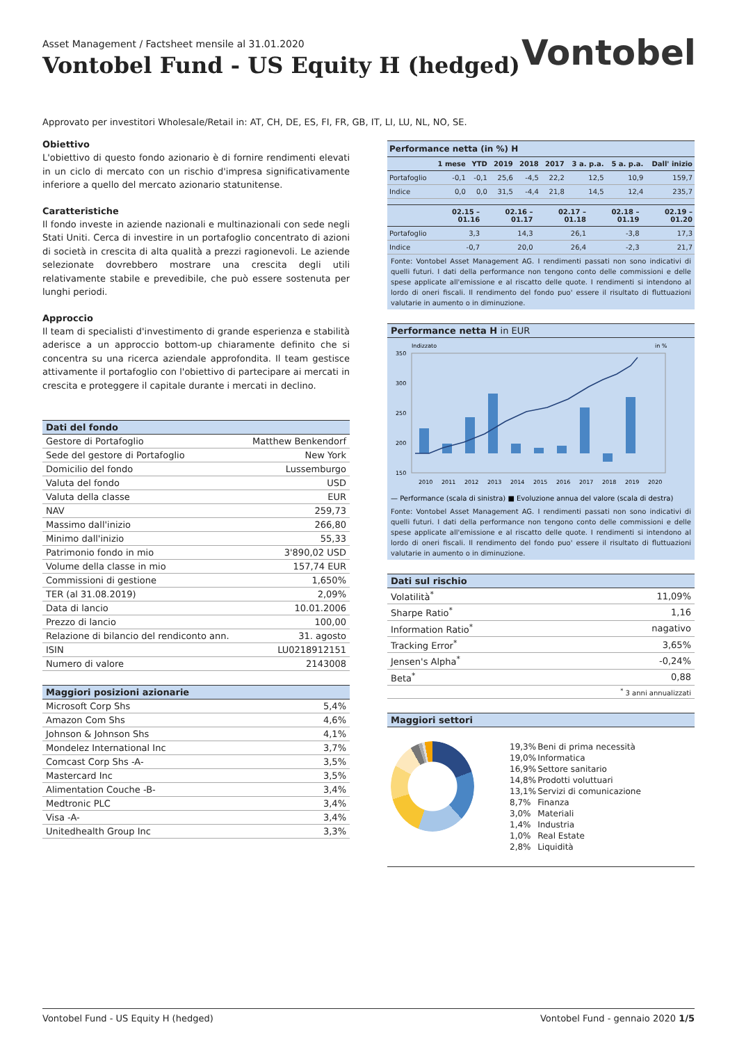Asset Management / Factsheet mensile al 31.01.2020
Vontobel Fund - US Equity H (hedged)
Vontobel
Approvato per investitori Wholesale/Retail in: AT, CH, DE, ES, FI, FR, GB, IT, LI, LU, NL, NO, SE.
Obiettivo
L'obiettivo di questo fondo azionario è di fornire rendimenti elevati in un ciclo di mercato con un rischio d'impresa significativamente inferiore a quello del mercato azionario statunitense.
Caratteristiche
Il fondo investe in aziende nazionali e multinazionali con sede negli Stati Uniti. Cerca di investire in un portafoglio concentrato di azioni di società in crescita di alta qualità a prezzi ragionevoli. Le aziende selezionate dovrebbero mostrare una crescita degli utili relativamente stabile e prevedibile, che può essere sostenuta per lunghi periodi.
Approccio
Il team di specialisti d'investimento di grande esperienza e stabilità aderisce a un approccio bottom-up chiaramente definito che si concentra su una ricerca aziendale approfondita. Il team gestisce attivamente il portafoglio con l'obiettivo di partecipare ai mercati in crescita e proteggere il capitale durante i mercati in declino.
| Dati del fondo | |
| --- | --- |
| Gestore di Portafoglio | Matthew Benkendorf |
| Sede del gestore di Portafoglio | New York |
| Domicilio del fondo | Lussemburgo |
| Valuta del fondo | USD |
| Valuta della classe | EUR |
| NAV | 259,73 |
| Massimo dall'inizio | 266,80 |
| Minimo dall'inizio | 55,33 |
| Patrimonio fondo in mio | 3'890,02 USD |
| Volume della classe in mio | 157,74 EUR |
| Commissioni di gestione | 1,650% |
| TER (al 31.08.2019) | 2,09% |
| Data di lancio | 10.01.2006 |
| Prezzo di lancio | 100,00 |
| Relazione di bilancio del rendiconto ann. | 31. agosto |
| ISIN | LU0218912151 |
| Numero di valore | 2143008 |
| Maggiori posizioni azionarie | |
| --- | --- |
| Microsoft Corp Shs | 5,4% |
| Amazon Com Shs | 4,6% |
| Johnson & Johnson Shs | 4,1% |
| Mondelez International Inc | 3,7% |
| Comcast Corp Shs -A- | 3,5% |
| Mastercard Inc | 3,5% |
| Alimentation Couche -B- | 3,4% |
| Medtronic PLC | 3,4% |
| Visa -A- | 3,4% |
| Unitedhealth Group Inc | 3,3% |
| Performance netta (in %) H | | | | | | | | |
| --- | --- | --- | --- | --- | --- | --- | --- | --- |
| | 1 mese | YTD | 2019 | 2018 | 2017 | 3 a. p.a. | 5 a. p.a. | Dall' inizio |
| Portafoglio | -0,1 | -0,1 | 25,6 | -4,5 | 22,2 | 12,5 | 10,9 | 159,7 |
| Indice | 0,0 | 0,0 | 31,5 | -4,4 | 21,8 | 14,5 | 12,4 | 235,7 |
| | 02.15 – 01.16 | 02.16 – 01.17 | 02.17 – 01.18 | 02.18 – 01.19 | 02.19 – 01.20 |
| --- | --- | --- | --- | --- | --- |
| Portafoglio | 3,3 | 14,3 | 26,1 | -3,8 | 17,3 |
| Indice | -0,7 | 20,0 | 26,4 | -2,3 | 21,7 |
Fonte: Vontobel Asset Management AG. I rendimenti passati non sono indicativi di quelli futuri. I dati della performance non tengono conto delle commissioni e delle spese applicate all'emissione e al riscatto delle quote. I rendimenti si intendono al lordo di oneri fiscali. Il rendimento del fondo puo' essere il risultato di fluttuazioni valutarie in aumento o in diminuzione.
| Performance netta H in EUR |
| --- |
Indizzato
in %
350
300
250
200
150
2010
2011
2012
2013
2014
2015
2016
2017
2018
2019
2020
— Performance (scala di sinistra) ■ Evoluzione annua del valore (scala di destra)
Fonte: Vontobel Asset Management AG. I rendimenti passati non sono indicativi di quelli futuri. I dati della performance non tengono conto delle commissioni e delle spese applicate all'emissione e al riscatto delle quote. I rendimenti si intendono al lordo di oneri fiscali. Il rendimento del fondo puo' essere il risultato di fluttuazioni valutarie in aumento o in diminuzione.
| Dati sul rischio | |
| --- | --- |
| Volatilità<sup>*</sup> | 11,09% |
| Sharpe Ratio<sup>*</sup> | 1,16 |
| Information Ratio<sup>*</sup> | nagativo |
| Tracking Error<sup>*</sup> | 3,65% |
| Jensen's Alpha<sup>*</sup> | -0,24% |
| Beta<sup>*</sup> | 0,88 |
| <sup>*</sup> 3 anni annualizzati | |
| Maggiori settori |
| --- |
| 19,3% | Beni di prima necessità |
| 19,0% | Informatica |
| 16,9% | Settore sanitario |
| 14,8% | Prodotti voluttuari |
| 13,1% | Servizi di comunicazione |
| 8,7% | Finanza |
| 3,0% | Materiali |
| 1,4% | Industria |
| 1,0% | Real Estate |
| 2,8% | Liquidità |
Vontobel Fund - US Equity H (hedged) Vontobel Fund - gennaio 2020 1/5